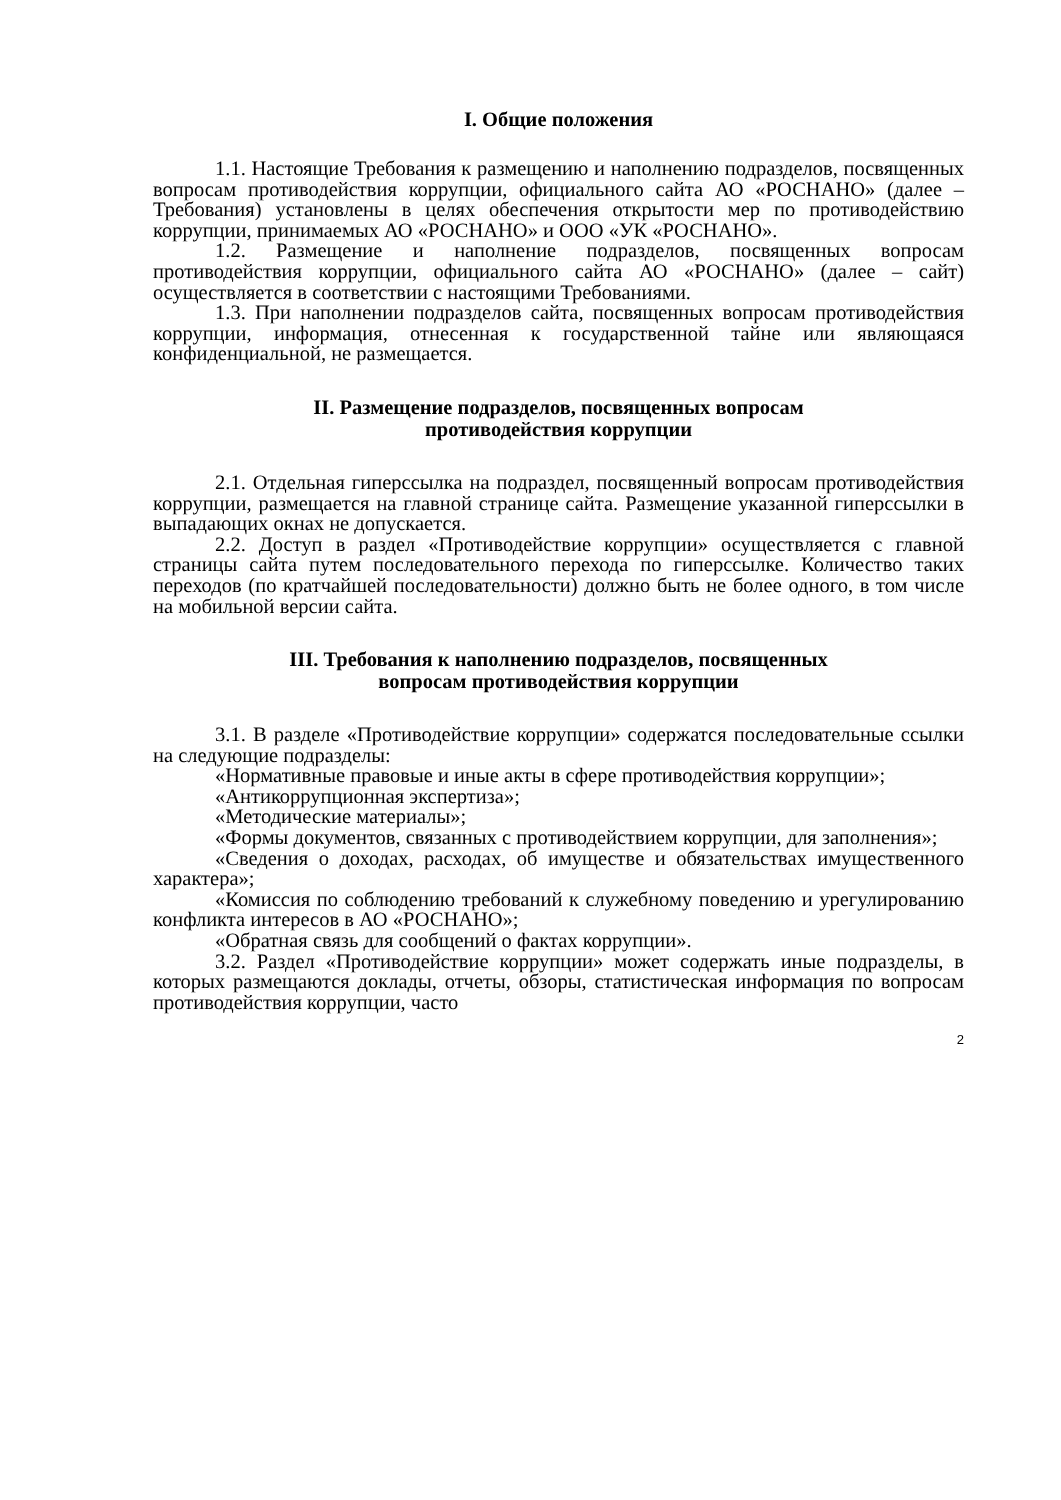I. Общие положения
1.1. Настоящие Требования к размещению и наполнению подразделов, посвященных вопросам противодействия коррупции, официального сайта АО «РОСНАНО» (далее – Требования) установлены в целях обеспечения открытости мер по противодействию коррупции, принимаемых АО «РОСНАНО» и ООО «УК «РОСНАНО».
1.2. Размещение и наполнение подразделов, посвященных вопросам противодействия коррупции, официального сайта АО «РОСНАНО» (далее – сайт) осуществляется в соответствии с настоящими Требованиями.
1.3. При наполнении подразделов сайта, посвященных вопросам противодействия коррупции, информация, отнесенная к государственной тайне или являющаяся конфиденциальной, не размещается.
II. Размещение подразделов, посвященных вопросам
противодействия коррупции
2.1. Отдельная гиперссылка на подраздел, посвященный вопросам противодействия коррупции, размещается на главной странице сайта. Размещение указанной гиперссылки в выпадающих окнах не допускается.
2.2. Доступ в раздел «Противодействие коррупции» осуществляется с главной страницы сайта путем последовательного перехода по гиперссылке. Количество таких переходов (по кратчайшей последовательности) должно быть не более одного, в том числе на мобильной версии сайта.
III. Требования к наполнению подразделов, посвященных
вопросам противодействия коррупции
3.1. В разделе «Противодействие коррупции» содержатся последовательные ссылки на следующие подразделы:
«Нормативные правовые и иные акты в сфере противодействия коррупции»;
«Антикоррупционная экспертиза»;
«Методические материалы»;
«Формы документов, связанных с противодействием коррупции, для заполнения»;
«Сведения о доходах, расходах, об имуществе и обязательствах имущественного характера»;
«Комиссия по соблюдению требований к служебному поведению и урегулированию конфликта интересов в АО «РОСНАНО»;
«Обратная связь для сообщений о фактах коррупции».
3.2. Раздел «Противодействие коррупции» может содержать иные подразделы, в которых размещаются доклады, отчеты, обзоры, статистическая информация по вопросам противодействия коррупции, часто
2